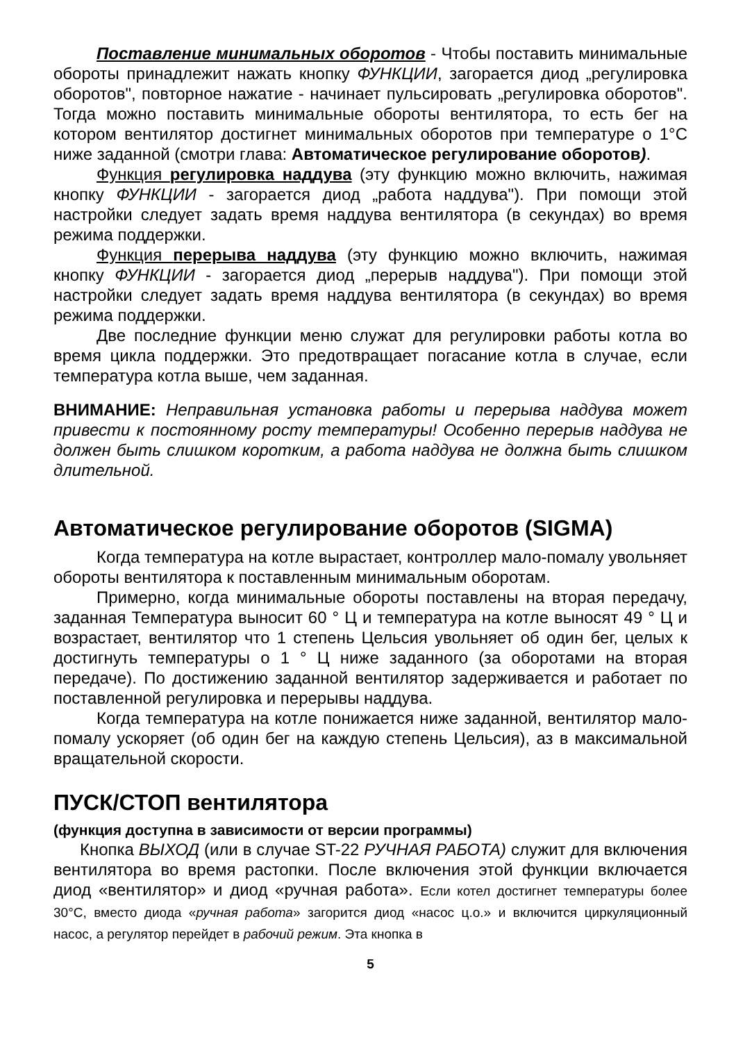Поставление минимальных оборотов - Чтобы поставить минимальные обороты принадлежит нажать кнопку ФУНКЦИИ, загорается диод „регулировка оборотов", повторное нажатие - начинает пульсировать „регулировка оборотов". Тогда можно поставить минимальные обороты вентилятора, то есть бег на котором вентилятор достигнет минимальных оборотов при температуре о 1°C ниже заданной (смотри глава: Автоматическое регулирование оборотов).
Функция регулировка наддува (эту функцию можно включить, нажимая кнопку ФУНКЦИИ - загорается диод „работа наддува"). При помощи этой настройки следует задать время наддува вентилятора (в секундах) во время режима поддержки.
Функция перерыва наддува (эту функцию можно включить, нажимая кнопку ФУНКЦИИ - загорается диод „перерыв наддува"). При помощи этой настройки следует задать время наддува вентилятора (в секундах) во время режима поддержки.
Две последние функции меню служат для регулировки работы котла во время цикла поддержки. Это предотвращает погасание котла в случае, если температура котла выше, чем заданная.
ВНИМАНИЕ: Неправильная установка работы и перерыва наддува может привести к постоянному росту температуры! Особенно перерыв наддува не должен быть слишком коротким, а работа наддува не должна быть слишком длительной.
Автоматическое регулирование оборотов (SIGMA)
Когда температура на котле вырастает, контроллер мало-помалу увольняет обороты вентилятора к поставленным минимальным оборотам.
Примерно, когда минимальные обороты поставлены на вторая передачу, заданная Температура выносит 60 ° Ц и температура на котле выносят 49 ° Ц и возрастает, вентилятор что 1 степень Цельсия увольняет об один бег, целых к достигнуть температуры о 1 ° Ц ниже заданного (за оборотами на вторая передаче). По достижению заданной вентилятор задерживается и работает по поставленной регулировка и перерывы наддува.
Когда температура на котле понижается ниже заданной, вентилятор мало-помалу ускоряет (об один бег на каждую степень Цельсия), аз в максимальной вращательной скорости.
ПУСК/СТОП вентилятора
(функция доступна в зависимости от версии программы)
Кнопка ВЫХОД (или в случае ST-22 РУЧНАЯ РАБОТА) служит для включения вентилятора во время растопки. После включения этой функции включается диод «вентилятор» и диод «ручная работа». Если котел достигнет температуры более 30°C, вместо диода «ручная работа» загорится диод «насос ц.о.» и включится циркуляционный насос, а регулятор перейдет в рабочий режим. Эта кнопка в
5